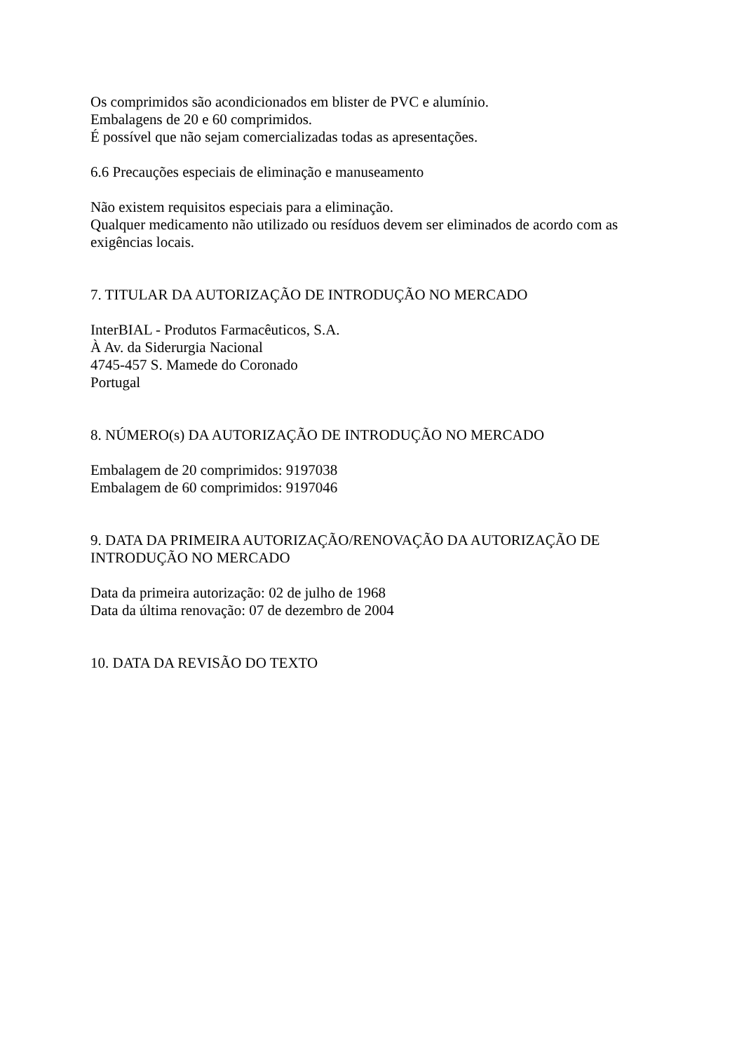Os comprimidos são acondicionados em blister de PVC e alumínio.
Embalagens de 20 e 60 comprimidos.
É possível que não sejam comercializadas todas as apresentações.
6.6 Precauções especiais de eliminação e manuseamento
Não existem requisitos especiais para a eliminação.
Qualquer medicamento não utilizado ou resíduos devem ser eliminados de acordo com as exigências locais.
7. TITULAR DA AUTORIZAÇÃO DE INTRODUÇÃO NO MERCADO
InterBIAL - Produtos Farmacêuticos, S.A.
À Av. da Siderurgia Nacional
4745-457 S. Mamede do Coronado
Portugal
8. NÚMERO(s) DA AUTORIZAÇÃO DE INTRODUÇÃO NO MERCADO
Embalagem de 20 comprimidos: 9197038
Embalagem de 60 comprimidos: 9197046
9. DATA DA PRIMEIRA AUTORIZAÇÃO/RENOVAÇÃO DA AUTORIZAÇÃO DE INTRODUÇÃO NO MERCADO
Data da primeira autorização: 02 de julho de 1968
Data da última renovação: 07 de dezembro de 2004
10. DATA DA REVISÃO DO TEXTO